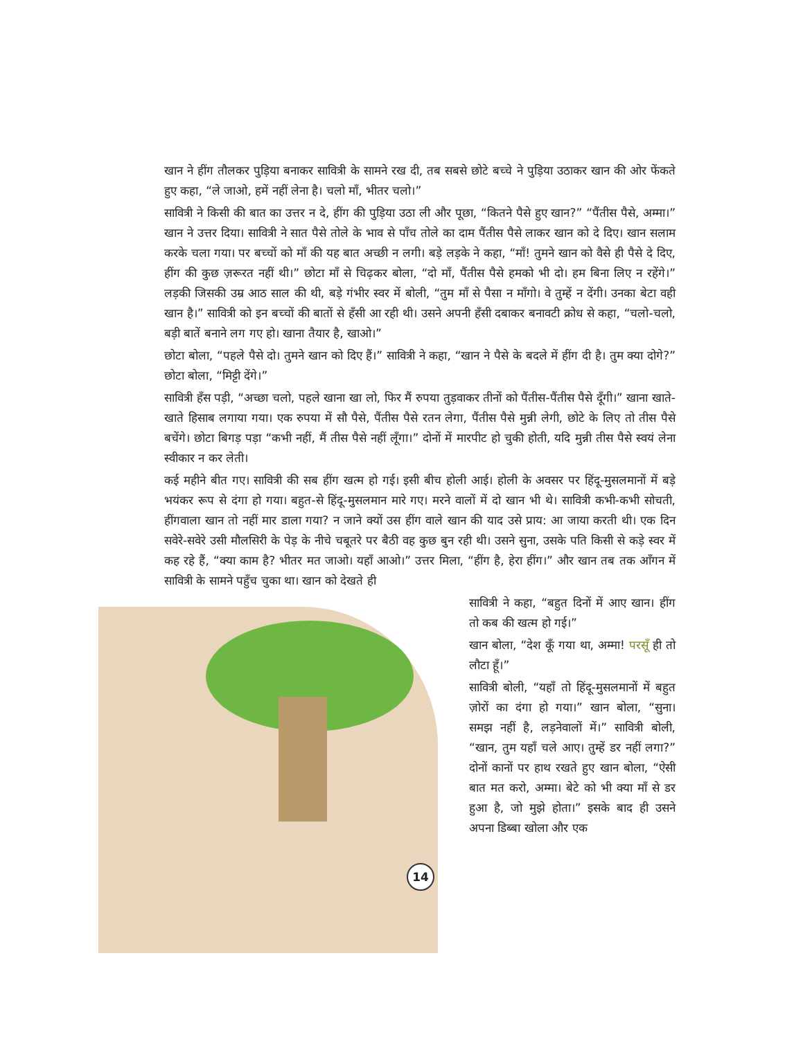खान ने हींग तौलकर पुड़िया बनाकर सावित्री के सामने रख दी, तब सबसे छोटे बच्चे ने पुड़िया उठाकर खान की ओर फेंकते हुए कहा, “ले जाओ, हमें नहीं लेना है। चलो माँ, भीतर चलो।”
सावित्री ने किसी की बात का उत्तर न दे, हींग की पुड़िया उठा ली और पूछा, “कितने पैसे हुए खान?” “पैंतीस पैसे, अम्मा।” खान ने उत्तर दिया। सावित्री ने सात पैसे तोले के भाव से पाँच तोले का दाम पैंतीस पैसे लाकर खान को दे दिए। खान सलाम करके चला गया। पर बच्चों को माँ की यह बात अच्छी न लगी। बड़े लड़के ने कहा, “माँ! तुमने खान को वैसे ही पैसे दे दिए, हींग की कुछ ज़रूरत नहीं थी।” छोटा माँ से चिढ़कर बोला, “दो माँ, पैंतीस पैसे हमको भी दो। हम बिना लिए न रहेंगे।” लड़की जिसकी उम्र आठ साल की थी, बड़े गंभीर स्वर में बोली, “तुम माँ से पैसा न माँगो। वे तुम्हें न देंगी। उनका बेटा वही खान है।” सावित्री को इन बच्चों की बातों से हँसी आ रही थी। उसने अपनी हँसी दबाकर बनावटी क्रोध से कहा, “चलो-चलो, बड़ी बातें बनाने लग गए हो। खाना तैयार है, खाओ।”
छोटा बोला, “पहले पैसे दो। तुमने खान को दिए हैं।” सावित्री ने कहा, “खान ने पैसे के बदले में हींग दी है। तुम क्या दोगे?” छोटा बोला, “मिट्टी देंगे।”
सावित्री हँस पड़ी, “अच्छा चलो, पहले खाना खा लो, फिर मैं रुपया तुड़वाकर तीनों को पैंतीस-पैंतीस पैसे दूँगी।” खाना खाते-खाते हिसाब लगाया गया। एक रुपया में सौ पैसे, पैंतीस पैसे रतन लेगा, पैंतीस पैसे मुन्नी लेगी, छोटे के लिए तो तीस पैसे बचेंगे। छोटा बिगड़ पड़ा “कभी नहीं, मैं तीस पैसे नहीं लूँगा।” दोनों में मारपीट हो चुकी होती, यदि मुन्नी तीस पैसे स्वयं लेना स्वीकार न कर लेती।
कई महीने बीत गए। सावित्री की सब हींग खत्म हो गई। इसी बीच होली आई। होली के अवसर पर हिंदू-मुसलमानों में बड़े भयंकर रूप से दंगा हो गया। बहुत-से हिंदू-मुसलमान मारे गए। मरने वालों में दो खान भी थे। सावित्री कभी-कभी सोचती, हींगवाला खान तो नहीं मार डाला गया? न जाने क्यों उस हींग वाले खान की याद उसे प्राय: आ जाया करती थी। एक दिन सवेरे-सवेरे उसी मौलसिरी के पेड़ के नीचे चबूतरे पर बैठी वह कुछ बुन रही थी। उसने सुना, उसके पति किसी से कड़े स्वर में कह रहे हैं, “क्या काम है? भीतर मत जाओ। यहाँ आओ।” उत्तर मिला, “हींग है, हेरा हींग।” और खान तब तक आँगन में सावित्री के सामने पहुँच चुका था। खान को देखते ही
14
सावित्री ने कहा, “बहुत दिनों में आए खान। हींग तो कब की खत्म हो गई।”
खान बोला, “देश कूँ गया था, अम्मा! परसूँ ही तो लौटा हूँ।”
सावित्री बोली, “यहाँ तो हिंदू-मुसलमानों में बहुत ज़ोरों का दंगा हो गया।” खान बोला, “सुना। समझ नहीं है, लड़नेवालों में।” सावित्री बोली, “खान, तुम यहाँ चले आए। तुम्हें डर नहीं लगा?” दोनों कानों पर हाथ रखते हुए खान बोला, “ऐसी बात मत करो, अम्मा। बेटे को भी क्या माँ से डर हुआ है, जो मुझे होता।” इसके बाद ही उसने अपना डिब्बा खोला और एक